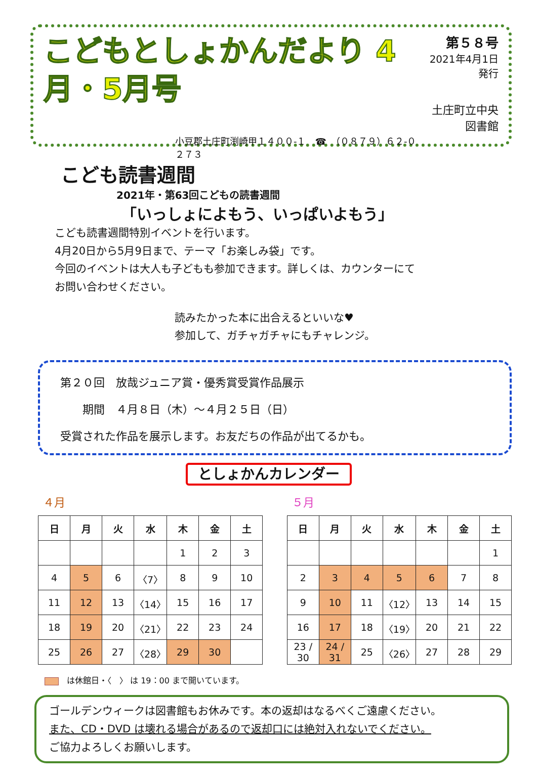こどもとしょかんだより 4月・5月号
小豆郡土庄町渕崎甲１４００-１　☎　（０８７９）６２-０２７３
第５８号
2021年4月1日発行
土庄町立中央図書館
こども読書週間
2021年・第63回こどもの読書週間
「いっしょによもう、いっぱいよもう」
こども読書週間特別イベントを行います。
4月20日から5月9日まで、テーマ「お楽しみ袋」です。
今回のイベントは大人も子どもも参加できます。詳しくは、カウンターにてお問い合わせください。
読みたかった本に出合えるといいな♥
参加して、ガチャガチャにもチャレンジ。
第２０回　放哉ジュニア賞・優秀賞受賞作品展示
　　期間　４月８日（木）～４月２５日（日）
受賞された作品を展示します。お友だちの作品が出てるかも。
としょかんカレンダー
４月
| 日 | 月 | 火 | 水 | 木 | 金 | 土 |
| --- | --- | --- | --- | --- | --- | --- |
| | | | | 1 | 2 | 3 |
| 4 | 5 | 6 | 〈7〉 | 8 | 9 | 10 |
| 11 | 12 | 13 | 〈14〉 | 15 | 16 | 17 |
| 18 | 19 | 20 | 〈21〉 | 22 | 23 | 24 |
| 25 | 26 | 27 | 〈28〉 | 29 | 30 | |
５月
| 日 | 月 | 火 | 水 | 木 | 金 | 土 |
| --- | --- | --- | --- | --- | --- | --- |
| | | | | | | 1 |
| 2 | 3 | 4 | 5 | 6 | 7 | 8 |
| 9 | 10 | 11 | 〈12〉 | 13 | 14 | 15 |
| 16 | 17 | 18 | 〈19〉 | 20 | 21 | 22 |
| 23 / 30 | 24 / 31 | 25 | 〈26〉 | 27 | 28 | 29 |
　は休館日・〈　〉 は 19：00 まで開いています。
ゴールデンウィークは図書館もお休みです。本の返却はなるべくご遠慮ください。
また、CD・DVD は壊れる場合があるので返却口には絶対入れないでください。
ご協力よろしくお願いします。